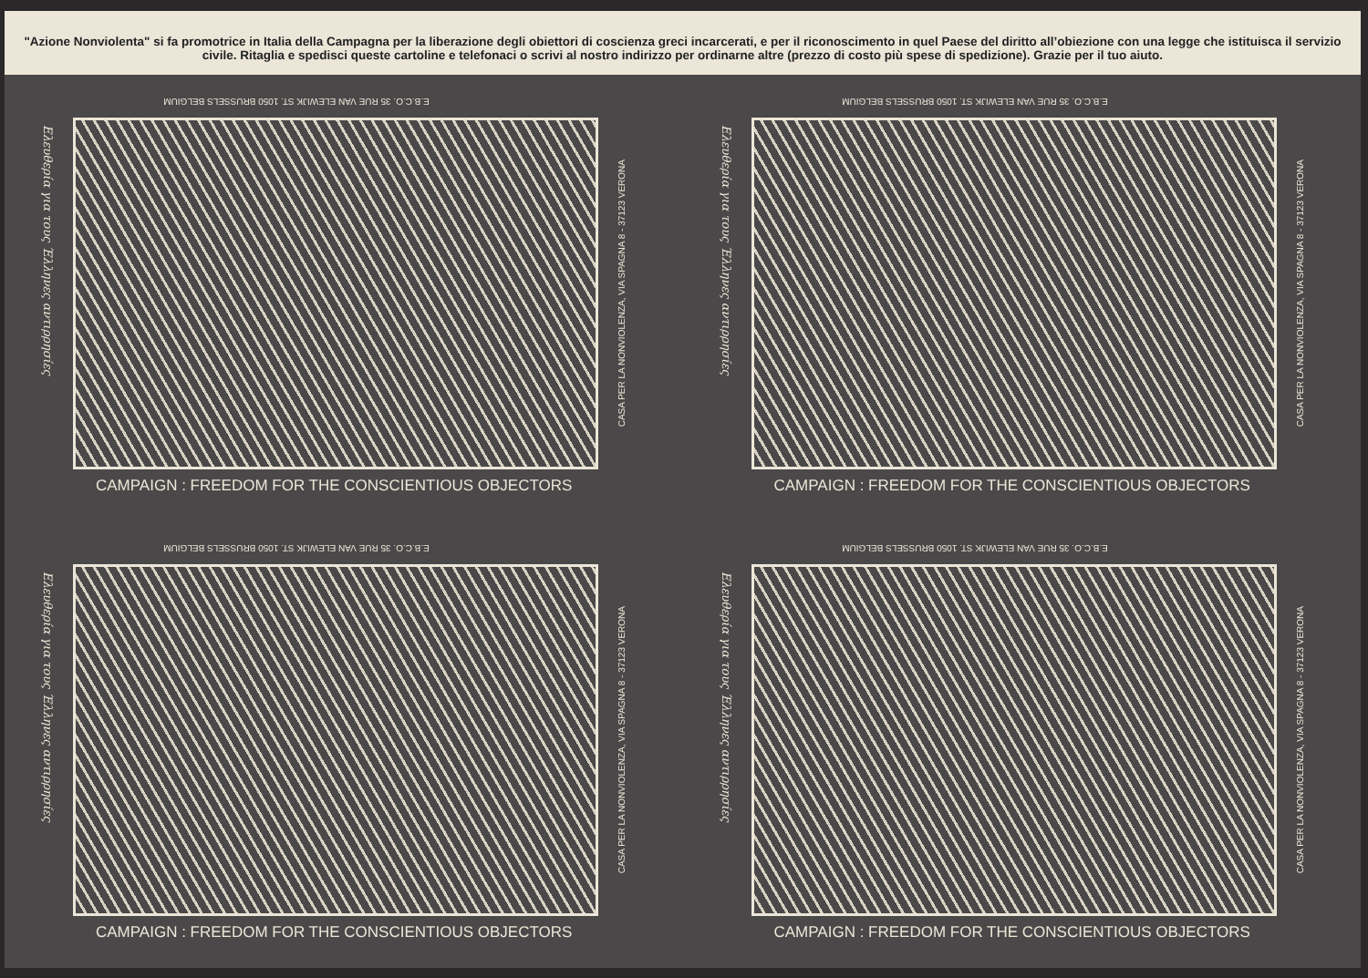"Azione Nonviolenta" si fa promotrice in Italia della Campagna per la liberazione degli obiettori di coscienza greci incarcerati, e per il riconoscimento in quel Paese del diritto all’obiezione con una legge che istituisca il servizio civile. Ritaglia e spedisci queste cartoline e telefonaci o scrivi al nostro indirizzo per ordinarne altre (prezzo di costo più spese di spedizione). Grazie per il tuo aiuto.
E.B.C.O. 35 RUE VAN ELEWIJK ST. 1050 BRUSSELS BELGIUM
Ελευθερία για τους Έλληνες αντιρρησίες
CASA PER LA NONVIOLENZA, VIA SPAGNA 8 - 37123 VERONA
CAMPAIGN : FREEDOM FOR THE CONSCIENTIOUS OBJECTORS
E.B.C.O. 35 RUE VAN ELEWIJK ST. 1050 BRUSSELS BELGIUM
Ελευθερία για τους Έλληνες αντιρρησίες
CASA PER LA NONVIOLENZA, VIA SPAGNA 8 - 37123 VERONA
CAMPAIGN : FREEDOM FOR THE CONSCIENTIOUS OBJECTORS
E.B.C.O. 35 RUE VAN ELEWIJK ST. 1050 BRUSSELS BELGIUM
Ελευθερία για τους Έλληνες αντιρρησίες
CASA PER LA NONVIOLENZA, VIA SPAGNA 8 - 37123 VERONA
CAMPAIGN : FREEDOM FOR THE CONSCIENTIOUS OBJECTORS
E.B.C.O. 35 RUE VAN ELEWIJK ST. 1050 BRUSSELS BELGIUM
Ελευθερία για τους Έλληνες αντιρρησίες
CASA PER LA NONVIOLENZA, VIA SPAGNA 8 - 37123 VERONA
CAMPAIGN : FREEDOM FOR THE CONSCIENTIOUS OBJECTORS